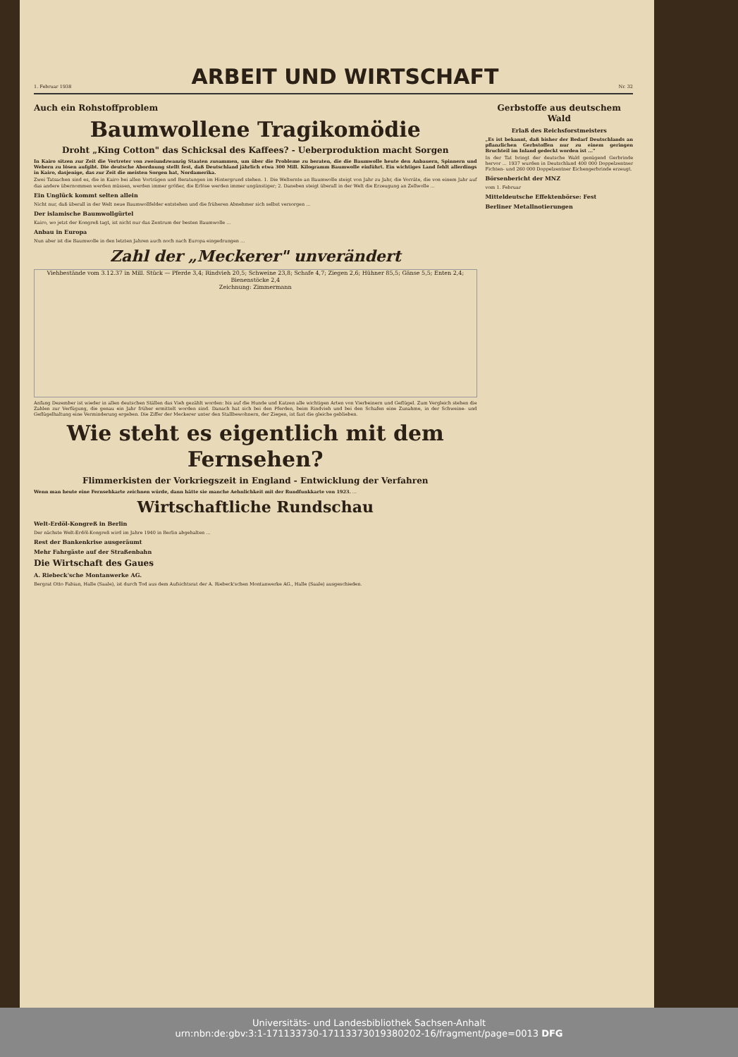1. Februar 1938
ARBEIT UND WIRTSCHAFT
Nr. 32
Auch ein Rohstoffproblem
Baumwollene Tragikomödie
Droht „King Cotton" das Schicksal des Kaffees? - Ueberproduktion macht Sorgen
In Kairo sitzen zur Zeit die Vertreter von zweiundzwanzig Staaten zusammen, um über die Probleme zu beraten, die die Baumwolle heute den Anbauern, Spinnern und Webern zu lösen aufgibt. Die deutsche Abordnung stellt fest, daß Deutschland jährlich etwa 300 Mill. Kilogramm Baumwolle einführt. Ein wichtiges Land fehlt allerdings in Kairo, dasjenige, das zur Zeit die meisten Sorgen hat, Nordamerika.
Zwei Tatsachen sind es, die in Kairo bei allen Vorträgen und Beratungen im Hintergrund stehen. 1. Die Welternte an Baumwolle steigt von Jahr zu Jahr, die Vorräte, die von einem Jahr auf das andere übernommen werden müssen, werden immer größer, die Erlöse werden immer ungünstiger; 2. Daneben steigt überall in der Welt die Erzeugung an Zellwolle ...
Ein Unglück kommt selten allein
Nicht nur, daß überall in der Welt neue Baumwollfelder entstehen und die früheren Abnehmer sich selbst versorgen ...
Der islamische Baumwollgürtel
Kairo, wo jetzt der Kongreß tagt, ist nicht nur das Zentrum der besten Baumwolle ...
Anbau in Europa
Nun aber ist die Baumwolle in den letzten Jahren auch noch nach Europa eingedrungen ...
Zahl der „Meckerer" unverändert
Viehbestände vom 3.12.37 in Mill. Stück — Pferde 3,4; Rindvieh 20,5; Schweine 23,8; Schafe 4,7; Ziegen 2,6; Hühner 85,5; Gänse 5,5; Enten 2,4; Bienenstöcke 2,4
Zeichnung: Zimmermann
Anfang Dezember ist wieder in allen deutschen Ställen das Vieh gezählt worden: bis auf die Hunde und Katzen alle wichtigen Arten von Vierbeinern und Geflügel. Zum Vergleich stehen die Zahlen zur Verfügung, die genau ein Jahr früher ermittelt worden sind. Danach hat sich bei den Pferden, beim Rindvieh und bei den Schafen eine Zunahme, in der Schweine- und Geflügelhaltung eine Verminderung ergeben. Die Ziffer der Meckerer unter den Stallbewohnern, der Ziegen, ist fast die gleiche geblieben.
Wie steht es eigentlich mit dem Fernsehen?
Flimmerkisten der Vorkriegszeit in England - Entwicklung der Verfahren
Wenn man heute eine Fernsehkarte zeichnen würde, dann hätte sie manche Aehnlichkeit mit der Rundfunkkarte von 1923. ...
Wirtschaftliche Rundschau
Welt-Erdöl-Kongreß in Berlin
Der nächste Welt-Erdöl-Kongreß wird im Jahre 1940 in Berlin abgehalten ...
Rest der Bankenkrise ausgeräumt
Mehr Fahrgäste auf der Straßenbahn
Die Wirtschaft des Gaues
A. Riebeck'sche Montanwerke AG.
Bergrat Otto Fabian, Halle (Saale), ist durch Tod aus dem Aufsichtsrat der A. Riebeck'schen Montanwerke AG., Halle (Saale) ausgeschieden.
Gerbstoffe aus deutschem Wald
Erlaß des Reichsforstmeisters
„Es ist bekannt, daß bisher der Bedarf Deutschlands an pflanzlichen Gerbstoffen nur zu einem geringen Bruchteil im Inland gedeckt worden ist ..."
In der Tat bringt der deutsche Wald genügend Gerbrinde hervor ... 1937 wurden in Deutschland 400 000 Doppelzentner Fichten- und 260 000 Doppelzentner Eichengerbrinde erzeugt.
Börsenbericht der MNZ
vom 1. Februar
Mitteldeutsche Effektenbörse: Fest
Berliner Metallnotierungen
Universitäts- und Landesbibliothek Sachsen-Anhalt
urn:nbn:de:gbv:3:1-171133730-17113373019380202-16/fragment/page=0013 DFG